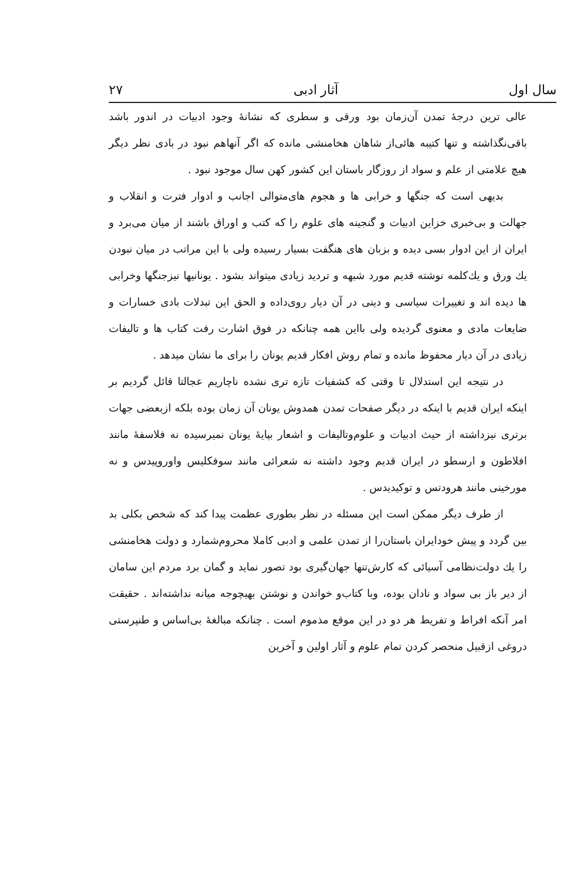سال اول آثار ادبی ۲۷
عالی ترین درجهٔ تمدن آن‌زمان بود ورقی و سطری که نشانهٔ وجود ادبیات در اندور باشد باقی‌نگذاشته و تنها کتیبه هائی‌از شاهان هخامنشی مانده که اگر آنهاهم نبود در بادی نظر دیگر هیچ علامتی از علم و سواد از روزگار باستان این کشور کهن سال موجود نبود .
بدیهی است که جنگها و خرابی ها و هجوم های‌متوالی اجانب و ادوار فترت و انقلاب و جهالت و بی‌خبری خزاین ادبیات و گنجینه های علوم را که کتب و اوراق باشند از میان می‌برد و ایران از این ادوار بسی دیده و بزبان های هنگفت بسیار رسیده ولی با این مراتب در میان نبودن یك ورق و یك‌کلمه نوشته قدیم مورد شبهه و تردید زیادی میتواند بشود . یونانیها نیزجنگها وخرابی ها دیده اند و تغییرات سیاسی و دینی در آن دیار روی‌داده و الحق این تبدلات بادی خسارات و ضایعات مادی و معنوی گردیده ولی بااین همه چنانکه در فوق اشارت رفت کتاب ها و تالیفات زیادی در آن دیار محفوظ مانده و تمام روش افکار قدیم یونان را برای ما نشان میدهد .
در نتیجه این استدلال تا وقتی که کشفیات تازه تری نشده ناچاریم عجالتا قائل گردیم بر اینکه ایران قدیم با اینکه در دیگر صفحات تمدن همدوش یونان آن زمان بوده بلکه ازبعضی جهات برتری نیزداشته از حیث ادبیات و علوم‌وتالیفات و اشعار بپایهٔ یونان نمیرسیده نه فلاسفهٔ مانند افلاطون و ارسطو در ایران قدیم وجود داشته نه شعرائی مانند سوفکلیس واوروپیدس و نه مورخینی مانند هرودتس و توکیدیدس .
از طرف دیگر ممکن است این مسئله در نظر بطوری عظمت پیدا کند که شخص بکلی بد بین گردد و پیش خودایران باستان‌را از تمدن علمی و ادبی کاملا محروم‌شمارد و دولت هخامنشی را یك دولت‌نظامی آسیائی که کارش‌تنها جهان‌گیری بود تصور نماید و گمان برد مردم این سامان از دیر باز بی سواد و نادان بوده، وبا کتاب‌و خواندن و نوشتن بهیچوجه میانه نداشته‌اند . حقیقت امر آنکه افراط و تفریط هر دو در این موقع مذموم است . چنانکه مبالغهٔ بی‌اساس و طنپرستی دروغی ازقبیل منحصر کردن تمام علوم و آثار اولین و آخرین